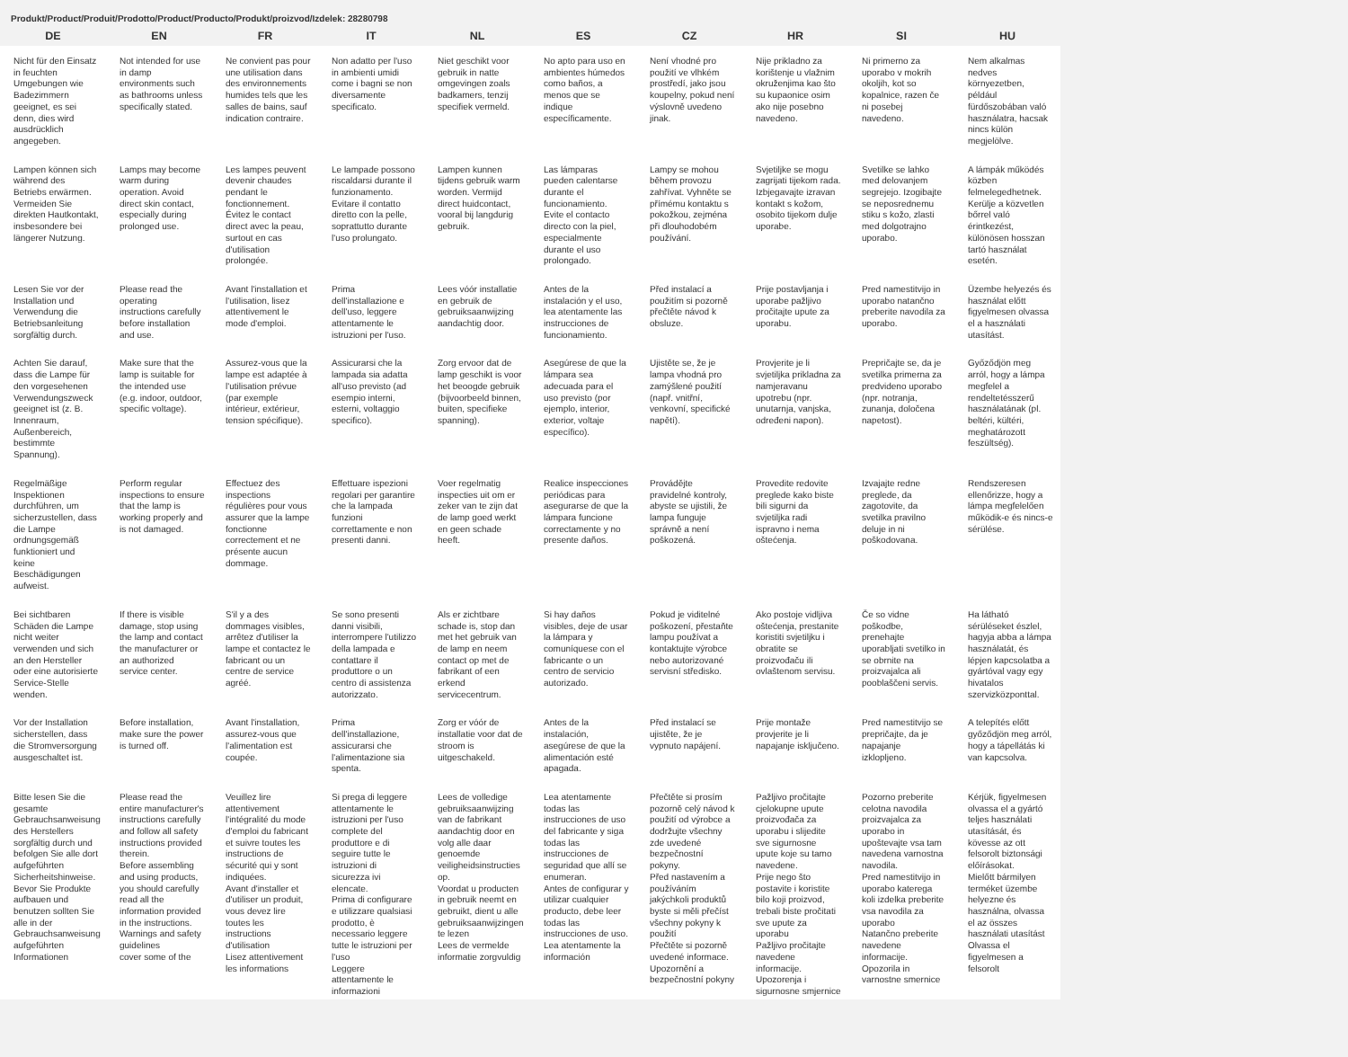Produkt/Product/Produit/Prodotto/Product/Producto/Produkt/proizvod/Izdelek: 28280798
| DE | EN | FR | IT | NL | ES | CZ | HR | SI | HU |
| --- | --- | --- | --- | --- | --- | --- | --- | --- | --- |
| Nicht für den Einsatz in feuchten Umgebungen wie Badezimmern geeignet, es sei denn, dies wird ausdrücklich angegeben. | Not intended for use in damp environments such as bathrooms unless specifically stated. | Ne convient pas pour une utilisation dans des environnements humides tels que les salles de bains, sauf indication contraire. | Non adatto per l'uso in ambienti umidi come i bagni se non diversamente specificato. | Niet geschikt voor gebruik in natte omgevingen zoals badkamers, tenzij specifiek vermeld. | No apto para uso en ambientes húmedos como baños, a menos que se indique específicamente. | Není vhodné pro použití ve vlhkém prostředí, jako jsou koupelny, pokud není výslovně uvedeno jinak. | Nije prikladno za korištenje u vlažnim okruženjima kao što su kupaonice osim ako nije posebno navedeno. | Ni primerno za uporabo v mokrih okoljih, kot so kopalnice, razen če ni posebej navedeno. | Nem alkalmas nedves környezetben, például fürdőszobában való használatra, hacsak nincs külön megjelölve. |
| Lampen können sich während des Betriebs erwärmen. Vermeiden Sie direkten Hautkontakt, insbesondere bei längerer Nutzung. | Lamps may become warm during operation. Avoid direct skin contact, especially during prolonged use. | Les lampes peuvent devenir chaudes pendant le fonctionnement. Évitez le contact direct avec la peau, surtout en cas d'utilisation prolongée. | Le lampade possono riscaldarsi durante il funzionamento. Evitare il contatto diretto con la pelle, soprattutto durante l'uso prolungato. | Lampen kunnen tijdens gebruik warm worden. Vermijd direct huidcontact, vooral bij langdurig gebruik. | Las lámparas pueden calentarse durante el funcionamiento. Evite el contacto directo con la piel, especialmente durante el uso prolongado. | Lampy se mohou během provozu zahřívat. Vyhněte se přímému kontaktu s pokožkou, zejména při dlouhodobém používání. | Svjetiljke se mogu zagrijati tijekom rada. Izbjegavajte izravan kontakt s kožom, osobito tijekom dulje uporabe. | Svetilke se lahko med delovanjem segrejejo. Izogibajte se neposrednemu stiku s kožo, zlasti med dolgotrajno uporabo. | A lámpák működés közben felmelegedhetnek. Kerülje a közvetlen bőrrel való érintkezést, különösen hosszan tartó használat esetén. |
| Lesen Sie vor der Installation und Verwendung die Betriebsanleitung sorgfältig durch. | Please read the operating instructions carefully before installation and use. | Avant l'installation et l'utilisation, lisez attentivement le mode d'emploi. | Prima dell'installazione e dell'uso, leggere attentamente le istruzioni per l'uso. | Lees vóór installatie en gebruik de gebruiksaanwijzing aandachtig door. | Antes de la instalación y el uso, lea atentamente las instrucciones de funcionamiento. | Před instalací a použitím si pozorně přečtěte návod k obsluze. | Prije postavljanja i uporabe pažljivo pročitajte upute za uporabu. | Pred namestitvijo in uporabo natančno preberite navodila za uporabo. | Üzembe helyezés és használat előtt figyelmesen olvassa el a használati utasítást. |
| Achten Sie darauf, dass die Lampe für den vorgesehenen Verwendungszweck geeignet ist (z. B. Innenraum, Außenbereich, bestimmte Spannung). | Make sure that the lamp is suitable for the intended use (e.g. indoor, outdoor, specific voltage). | Assurez-vous que la lampe est adaptée à l'utilisation prévue (par exemple intérieur, extérieur, tension spécifique). | Assicurarsi che la lampada sia adatta all'uso previsto (ad esempio interni, esterni, voltaggio specifico). | Zorg ervoor dat de lamp geschikt is voor het beoogde gebruik (bijvoorbeeld binnen, buiten, specifieke spanning). | Asegúrese de que la lámpara sea adecuada para el uso previsto (por ejemplo, interior, exterior, voltaje específico). | Ujistěte se, že je lampa vhodná pro zamýšlené použití (např. vnitřní, venkovní, specifické napětí). | Provjerite je li svjetiljka prikladna za namjeravanu upotrebu (npr. unutarnja, vanjska, određeni napon). | Prepričajte se, da je svetilka primerna za predvideno uporabo (npr. notranja, zunanja, določena napetost). | Győződjön meg arról, hogy a lámpa megfelel a rendeltetésszerű használatának (pl. beltéri, kültéri, meghatározott feszültség). |
| Regelmäßige Inspektionen durchführen, um sicherzustellen, dass die Lampe ordnungsgemäß funktioniert und keine Beschädigungen aufweist. | Perform regular inspections to ensure that the lamp is working properly and is not damaged. | Effectuez des inspections régulières pour vous assurer que la lampe fonctionne correctement et ne présente aucun dommage. | Effettuare ispezioni regolari per garantire che la lampada funzioni correttamente e non presenti danni. | Voer regelmatig inspecties uit om er zeker van te zijn dat de lamp goed werkt en geen schade heeft. | Realice inspecciones periódicas para asegurarse de que la lámpara funcione correctamente y no presente daños. | Provádějte pravidelné kontroly, abyste se ujistili, že lampa funguje správně a není poškozená. | Provedite redovite preglede kako biste bili sigurni da svjetiljka radi ispravno i nema oštećenja. | Izvajajte redne preglede, da zagotovite, da svetilka pravilno deluje in ni poškodovana. | Rendszeresen ellenőrizze, hogy a lámpa megfelelően működik-e és nincs-e sérülése. |
| Bei sichtbaren Schäden die Lampe nicht weiter verwenden und sich an den Hersteller oder eine autorisierte Service-Stelle wenden. | If there is visible damage, stop using the lamp and contact the manufacturer or an authorized service center. | S'il y a des dommages visibles, arrêtez d'utiliser la lampe et contactez le fabricant ou un centre de service agréé. | Se sono presenti danni visibili, interrompere l'utilizzo della lampada e contattare il produttore o un centro di assistenza autorizzato. | Als er zichtbare schade is, stop dan met het gebruik van de lamp en neem contact op met de fabrikant of een erkend servicecentrum. | Si hay daños visibles, deje de usar la lámpara y comuníquese con el fabricante o un centro de servicio autorizado. | Pokud je viditelné poškození, přestaňte lampu používat a kontaktujte výrobce nebo autorizované servisní středisko. | Ako postoje vidljiva oštećenja, prestanite koristiti svjetiljku i obratite se proizvođaču ili ovlaštenom servisu. | Če so vidne poškodbe, prenehajte uporabljati svetilko in se obrnite na proizvajalca ali pooblaščeni servis. | Ha látható sérüléseket észlel, hagyja abba a lámpa használatát, és lépjen kapcsolatba a gyártóval vagy egy hivatalos szervizközponttal. |
| Vor der Installation sicherstellen, dass die Stromversorgung ausgeschaltet ist. | Before installation, make sure the power is turned off. | Avant l'installation, assurez-vous que l'alimentation est coupée. | Prima dell'installazione, assicurarsi che l'alimentazione sia spenta. | Zorg er vóór de installatie voor dat de stroom is uitgeschakeld. | Antes de la instalación, asegúrese de que la alimentación esté apagada. | Před instalací se ujistěte, že je vypnuto napájení. | Prije montaže provjerite je li napajanje isključeno. | Pred namestitvijo se prepričajte, da je napajanje izklopljeno. | A telepítés előtt győződjön meg arról, hogy a tápellátás ki van kapcsolva. |
| Bitte lesen Sie die gesamte Gebrauchsanweisung des Herstellers sorgfältig durch und befolgen Sie alle dort aufgeführten Sicherheitshinweise. Bevor Sie Produkte aufbauen und benutzen sollten Sie alle in der Gebrauchsanweisung aufgeführten Informationen | Please read the entire manufacturer's instructions carefully and follow all safety instructions provided therein. Before assembling and using products, you should carefully read all the information provided in the instructions. Warnings and safety guidelines cover some of the | Veuillez lire attentivement l'intégralité du mode d'emploi du fabricant et suivre toutes les instructions de sécurité qui y sont indiquées. Avant d'installer et d'utiliser un produit, vous devez lire toutes les instructions d'utilisation Lisez attentivement les informations | Si prega di leggere attentamente le istruzioni per l'uso complete del produttore e di seguire tutte le istruzioni di sicurezza ivi elencate. Prima di configurare e utilizzare qualsiasi prodotto, è necessario leggere tutte le istruzioni per l'uso Leggere attentamente le informazioni | Lees de volledige gebruiksaanwijzing van de fabrikant aandachtig door en volg alle daar genoemde veiligheidsinstructies op. Voordat u producten in gebruik neemt en gebruikt, dient u alle gebruiksaanwijzingen te lezen Lees de vermelde informatie zorgvuldig | Lea atentamente todas las instrucciones de uso del fabricante y siga todas las instrucciones de seguridad que allí se enumeran. Antes de configurar y utilizar cualquier producto, debe leer todas las instrucciones de uso. Lea atentamente la información | Přečtěte si prosím pozorně celý návod k použití od výrobce a dodržujte všechny zde uvedené bezpečnostní pokyny. Před nastavením a používáním jakýchkoli produktů byste si měli přečíst všechny pokyny k použití Přečtěte si pozorně uvedené informace. Upozornění a bezpečnostní pokyny | Pažljivo pročitajte cjelokupne upute proizvođača za uporabu i slijedite sve sigurnosne upute koje su tamo navedene. Prije nego što postavite i koristite bilo koji proizvod, trebali biste pročitati sve upute za uporabu Pažljivo pročitajte navedene informacije. Upozorenja i sigurnosne smjernice | Pozorno preberite celotna navodila proizvajalca za uporabo in upoštevajte vsa tam navedena varnostna navodila. Pred namestitvijo in uporabo katerega koli izdelka preberite vsa navodila za uporabo Natančno preberite navedene informacije. Opozorila in varnostne smernice | Kérjük, figyelmesen olvassa el a gyártó teljes használati utasítását, és kövesse az ott felsorolt biztonsági előírásokat. Mielőtt bármilyen terméket üzembe helyezne és használna, olvassa el az összes használati utasítást Olvassa el figyelmesen a felsorolt |